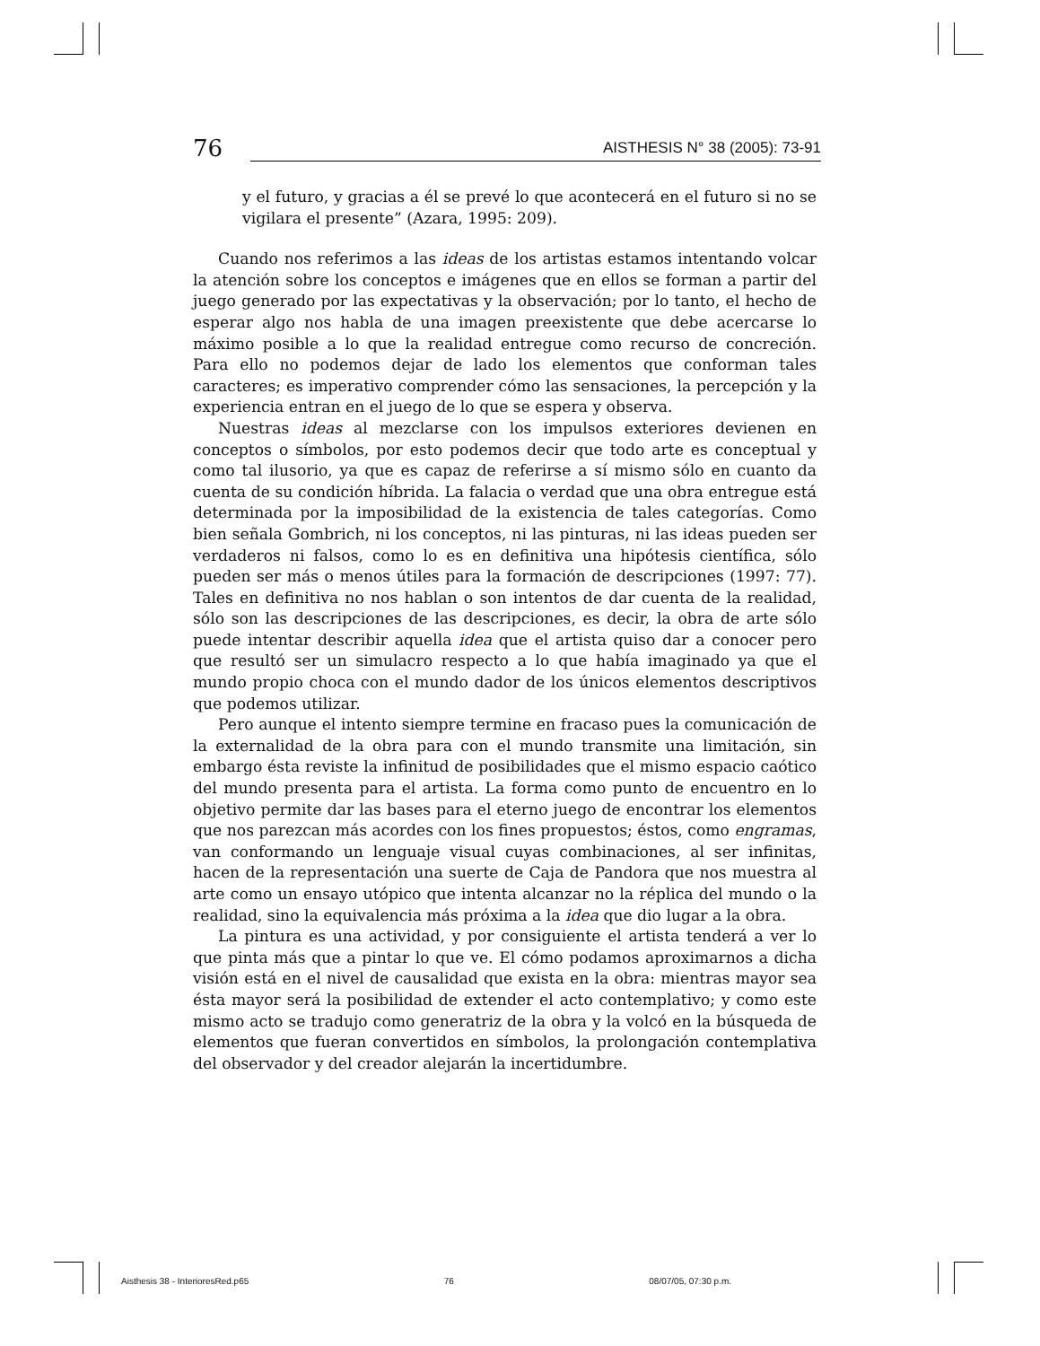76 AISTHESIS N° 38 (2005): 73-91
y el futuro, y gracias a él se prevé lo que acontecerá en el futuro si no se vigilara el presente” (Azara, 1995: 209).
Cuando nos referimos a las ideas de los artistas estamos intentando volcar la atención sobre los conceptos e imágenes que en ellos se forman a partir del juego generado por las expectativas y la observación; por lo tanto, el hecho de esperar algo nos habla de una imagen preexistente que debe acercarse lo máximo posible a lo que la realidad entregue como recurso de concreción. Para ello no podemos dejar de lado los elementos que conforman tales caracteres; es imperativo comprender cómo las sensaciones, la percepción y la experiencia entran en el juego de lo que se espera y observa.
Nuestras ideas al mezclarse con los impulsos exteriores devienen en conceptos o símbolos, por esto podemos decir que todo arte es conceptual y como tal ilusorio, ya que es capaz de referirse a sí mismo sólo en cuanto da cuenta de su condición híbrida. La falacia o verdad que una obra entregue está determinada por la imposibilidad de la existencia de tales categorías. Como bien señala Gombrich, ni los conceptos, ni las pinturas, ni las ideas pueden ser verdaderos ni falsos, como lo es en definitiva una hipótesis científica, sólo pueden ser más o menos útiles para la formación de descripciones (1997: 77). Tales en definitiva no nos hablan o son intentos de dar cuenta de la realidad, sólo son las descripciones de las descripciones, es decir, la obra de arte sólo puede intentar describir aquella idea que el artista quiso dar a conocer pero que resultó ser un simulacro respecto a lo que había imaginado ya que el mundo propio choca con el mundo dador de los únicos elementos descriptivos que podemos utilizar.
Pero aunque el intento siempre termine en fracaso pues la comunicación de la externalidad de la obra para con el mundo transmite una limitación, sin embargo ésta reviste la infinitud de posibilidades que el mismo espacio caótico del mundo presenta para el artista. La forma como punto de encuentro en lo objetivo permite dar las bases para el eterno juego de encontrar los elementos que nos parezcan más acordes con los fines propuestos; éstos, como engramas, van conformando un lenguaje visual cuyas combinaciones, al ser infinitas, hacen de la representación una suerte de Caja de Pandora que nos muestra al arte como un ensayo utópico que intenta alcanzar no la réplica del mundo o la realidad, sino la equivalencia más próxima a la idea que dio lugar a la obra.
La pintura es una actividad, y por consiguiente el artista tenderá a ver lo que pinta más que a pintar lo que ve. El cómo podamos aproximarnos a dicha visión está en el nivel de causalidad que exista en la obra: mientras mayor sea ésta mayor será la posibilidad de extender el acto contemplativo; y como este mismo acto se tradujo como generatriz de la obra y la volcó en la búsqueda de elementos que fueran convertidos en símbolos, la prolongación contemplativa del observador y del creador alejarán la incertidumbre.
Aisthesis 38 - InterioresRed.p65 76 08/07/05, 07:30 p.m.